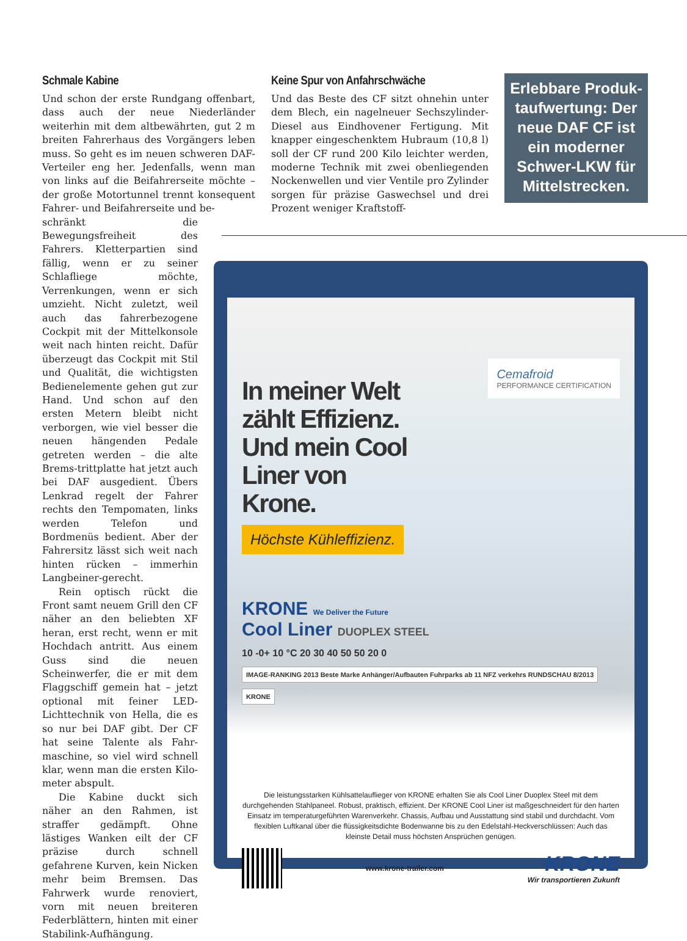Schmale Kabine
Und schon der erste Rundgang offenbart, dass auch der neue Niederländer weiterhin mit dem altbewährten, gut 2 m breiten Fahrerhaus des Vorgängers leben muss. So geht es im neuen schweren DAF-Verteiler eng her. Jedenfalls, wenn man von links auf die Beifahrerseite möchte – der große Motortunnel trennt kon­sequent Fahrer- und Beifahrerseite und be-
schränkt die Bewegungsfreiheit des Fahrers. Kletterpartien sind fällig, wenn er zu seiner Schlafliege möchte, Verrenkungen, wenn er sich umzieht. Nicht zuletzt, weil auch das fahrerbezogene Cockpit mit der Mittelkonsole weit nach hinten reicht. Dafür überzeugt das Cockpit mit Stil und Qualität, die wichtigsten Bedienelemente gehen gut zur Hand. Und schon auf den ersten Metern bleibt nicht verborgen, wie viel besser die neuen hängenden Pedale getreten werden – die alte Brems-trittplatte hat jetzt auch bei DAF ausgedient. Übers Lenkrad regelt der Fahrer rechts den Tempomaten, links werden Telefon und Bordmenüs bedient. Aber der Fahrersitz lässt sich weit nach hinten rücken – immerhin Langbeiner-gerecht.
Rein optisch rückt die Front samt neuem Grill den CF näher an den beliebten XF heran, erst recht, wenn er mit Hochdach an­tritt. Aus einem Guss sind die neuen Scheinwerfer, die er mit dem Flaggschiff gemein hat – jetzt optional mit feiner LED-Lichttech­nik von Hella, die es so nur bei DAF gibt. Der CF hat seine Talente als Fahr­maschine, so viel wird schnell klar, wenn man die ersten Kilo­meter abspult.
Die Kabine duckt sich näher an den Rahmen, ist straffer gedämpft. Ohne lästiges Wanken eilt der CF prä­zise durch schnell gefahrene Kurven, kein Nicken mehr beim Bremsen. Das Fahrwerk wurde re­noviert, vorn mit neuen breiteren Federblättern, hinten mit einer Stabilink-Aufhängung.
Keine Spur von Anfahrschwäche
Und das Beste des CF sitzt ohnehin unter dem Blech, ein nagelneuer Sechszylinder-Diesel aus Eindhovener Fertigung. Mit knapper einge­schenktem Hubraum (10,8 l) soll der CF rund 200 Kilo leichter werden, moderne Technik mit zwei obenliegenden Nockenwellen und vier Ventile pro Zylinder sorgen für präzise Gas­wechsel und drei Prozent weniger Kraftstoff-
Erlebbare Produk­taufwertung: Der neue DAF CF ist ein moderner Schwer-LKW für Mittelstrecken.
Cemafroid
PERFORMANCE CERTIFICATION
In meiner Welt zählt Effizienz. Und mein Cool Liner von Krone.
Höchste Kühleffizienz.
KRONE We Deliver the Future
Cool Liner DUOPLEX STEEL
10 -0+ 10 °C 20 30 40 50 50 20 0
IMAGE-RANKING 2013 Beste Marke Anhänger/Aufbauten Fuhrparks ab 11 NFZ verkehrs RUNDSCHAU 8/2013 KRONE
Die leistungsstarken Kühlsattelauflieger von KRONE erhalten Sie als Cool Liner Duoplex Steel mit dem durchgehenden Stahlpaneel. Robust, praktisch, effizient. Der KRONE Cool Liner ist maßgeschneidert für den harten Einsatz im temperaturgeführten Warenverkehr. Chassis, Aufbau und Ausstattung sind stabil und durchdacht. Vom flexiblen Luftkanal über die flüssigkeitsdichte Bodenwanne bis zu den Edelstahl-Heckverschlüssen: Auch das kleinste Detail muss höchsten Ansprüchen genügen.
www.krone-trailer.com
KRONE
Wir transportieren Zukunft